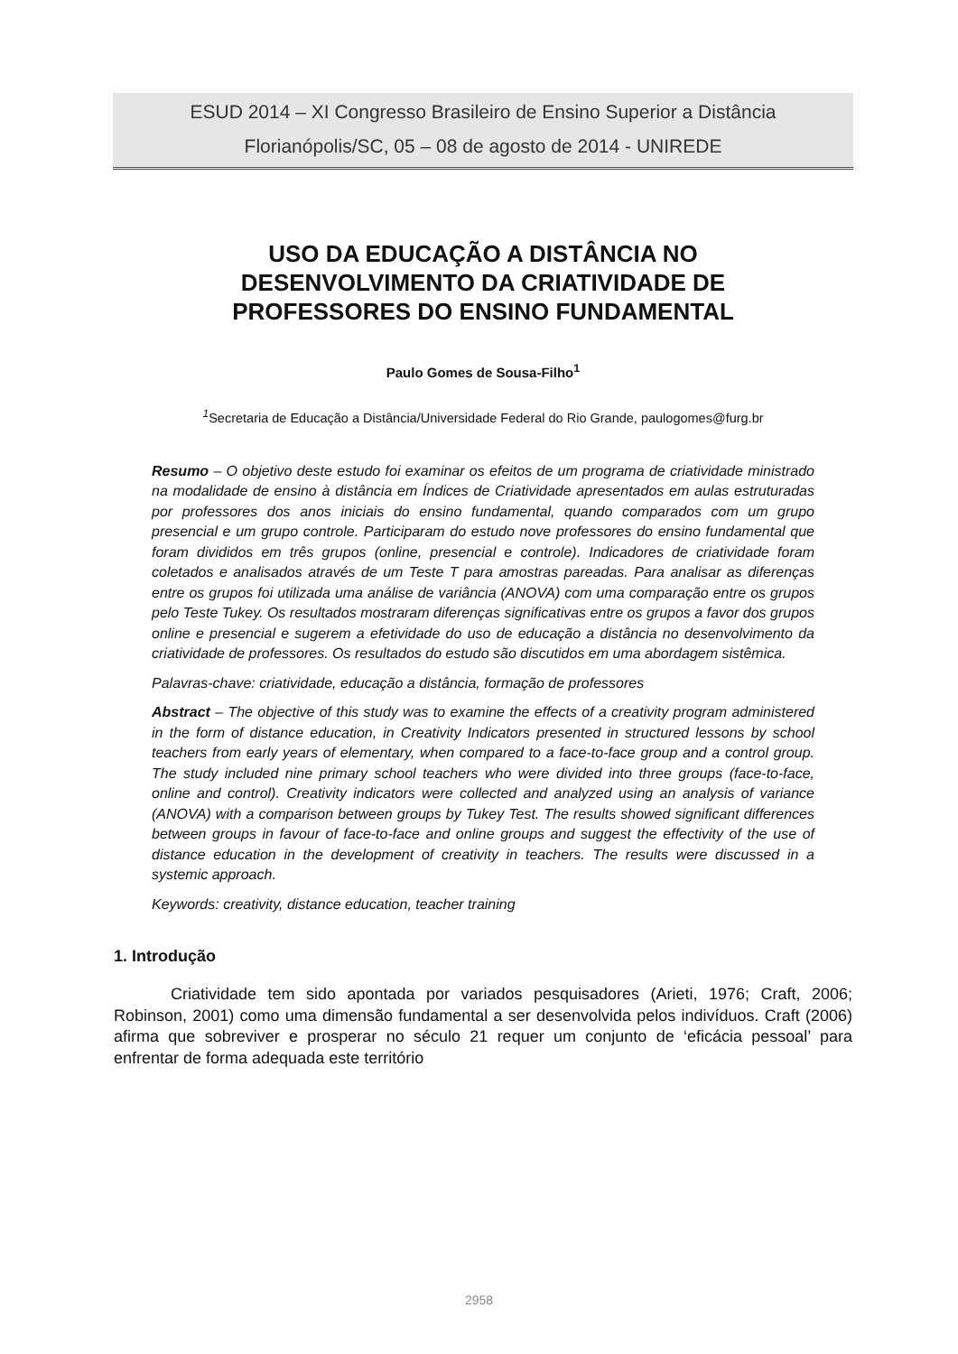ESUD 2014 – XI Congresso Brasileiro de Ensino Superior a Distância
Florianópolis/SC, 05 – 08 de agosto de 2014 - UNIREDE
USO DA EDUCAÇÃO A DISTÂNCIA NO
DESENVOLVIMENTO DA CRIATIVIDADE DE
PROFESSORES DO ENSINO FUNDAMENTAL
Paulo Gomes de Sousa-Filho<sup>1</sup>
<sup>1</sup> Secretaria de Educação a Distância/Universidade Federal do Rio Grande, paulogomes@furg.br
Resumo – O objetivo deste estudo foi examinar os efeitos de um programa de criatividade ministrado na modalidade de ensino à distância em Índices de Criatividade apresentados em aulas estruturadas por professores dos anos iniciais do ensino fundamental, quando comparados com um grupo presencial e um grupo controle. Participaram do estudo nove professores do ensino fundamental que foram divididos em três grupos (online, presencial e controle). Indicadores de criatividade foram coletados e analisados através de um Teste T para amostras pareadas. Para analisar as diferenças entre os grupos foi utilizada uma análise de variância (ANOVA) com uma comparação entre os grupos pelo Teste Tukey. Os resultados mostraram diferenças significativas entre os grupos a favor dos grupos online e presencial e sugerem a efetividade do uso de educação a distância no desenvolvimento da criatividade de professores. Os resultados do estudo são discutidos em uma abordagem sistêmica.
Palavras-chave: criatividade, educação a distância, formação de professores
Abstract – The objective of this study was to examine the effects of a creativity program administered in the form of distance education, in Creativity Indicators presented in structured lessons by school teachers from early years of elementary, when compared to a face-to-face group and a control group. The study included nine primary school teachers who were divided into three groups (face-to-face, online and control). Creativity indicators were collected and analyzed using an analysis of variance (ANOVA) with a comparison between groups by Tukey Test. The results showed significant differences between groups in favour of face-to-face and online groups and suggest the effectivity of the use of distance education in the development of creativity in teachers. The results were discussed in a systemic approach.
Keywords: creativity, distance education, teacher training
1. Introdução
Criatividade tem sido apontada por variados pesquisadores (Arieti, 1976; Craft, 2006; Robinson, 2001) como uma dimensão fundamental a ser desenvolvida pelos indivíduos. Craft (2006) afirma que sobreviver e prosperar no século 21 requer um conjunto de ‘eficácia pessoal’ para enfrentar de forma adequada este território
2958